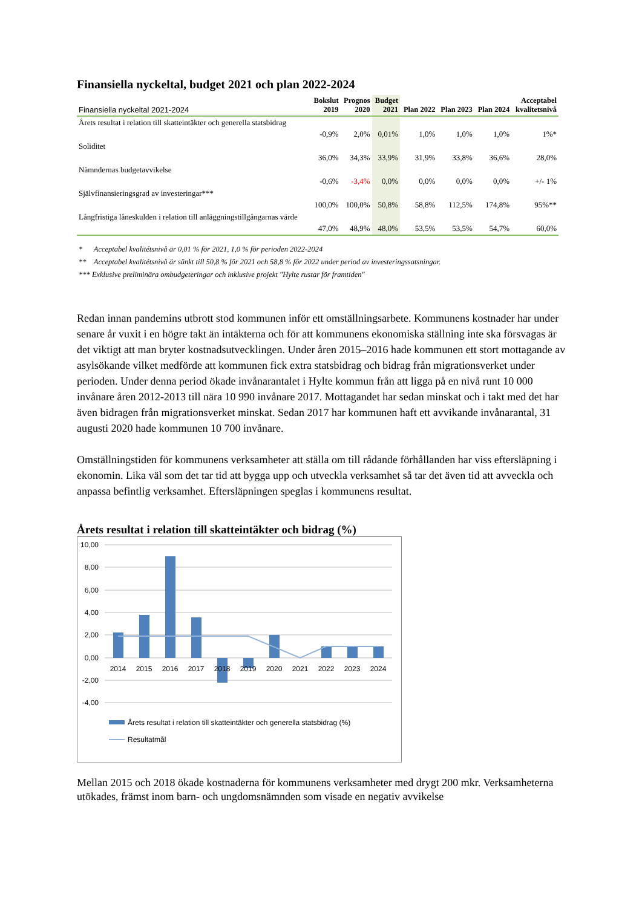Finansiella nyckeltal, budget 2021 och plan 2022-2024
| Finansiella nyckeltal 2021-2024 | Bokslut 2019 | Prognos 2020 | Budget 2021 | Plan 2022 | Plan 2023 | Plan 2024 | Acceptabel kvalitetsnivå |
| --- | --- | --- | --- | --- | --- | --- | --- |
| Årets resultat i relation till skatteintäkter och generella statsbidrag | -0,9% | 2,0% | 0,01% | 1,0% | 1,0% | 1,0% | 1%* |
| Soliditet | 36,0% | 34,3% | 33,9% | 31,9% | 33,8% | 36,6% | 28,0% |
| Nämndernas budgetavvikelse | -0,6% | -3,4% | 0,0% | 0,0% | 0,0% | 0,0% | +/- 1% |
| Självfinansieringsgrad av investeringar*** | 100,0% | 100,0% | 50,8% | 58,8% | 112,5% | 174,8% | 95%** |
| Långfristiga låneskulden i relation till anläggningstillgångarnas värde | 47,0% | 48,9% | 48,0% | 53,5% | 53,5% | 54,7% | 60,0% |
* Acceptabel kvalitétsnivå är 0,01 % för 2021, 1,0 % för perioden 2022-2024
** Acceptabel kvalitétsnivå är sänkt till 50,8 % för 2021 och 58,8 % för 2022 under period av investeringssatsningar.
*** Exklusive preliminära ombudgeteringar och inklusive projekt "Hylte rustar för framtiden"
Redan innan pandemins utbrott stod kommunen inför ett omställningsarbete. Kommunens kostnader har under senare år vuxit i en högre takt än intäkterna och för att kommunens ekonomiska ställning inte ska försvagas är det viktigt att man bryter kostnadsutvecklingen. Under åren 2015–2016 hade kommunen ett stort mottagande av asylsökande vilket medförde att kommunen fick extra statsbidrag och bidrag från migrationsverket under perioden. Under denna period ökade invånarantalet i Hylte kommun från att ligga på en nivå runt 10 000 invånare åren 2012-2013 till nära 10 990 invånare 2017. Mottagandet har sedan minskat och i takt med det har även bidragen från migrationsverket minskat. Sedan 2017 har kommunen haft ett avvikande invånarantal, 31 augusti 2020 hade kommunen 10 700 invånare.
Omställningstiden för kommunens verksamheter att ställa om till rådande förhållanden har viss eftersläpning i ekonomin. Lika väl som det tar tid att bygga upp och utveckla verksamhet så tar det även tid att avveckla och anpassa befintlig verksamhet. Eftersläpningen speglas i kommunens resultat.
Årets resultat i relation till skatteintäkter och bidrag (%)
10,00
8,00
6,00
4,00
2,00
0,00
-2,00
-4,00
2014
2015
2016
2017
2018
2019
2020
2021
2022
2023
2024
Årets resultat i relation till skatteintäkter och generella statsbidrag (%)
Resultatmål
Mellan 2015 och 2018 ökade kostnaderna för kommunens verksamheter med drygt 200 mkr. Verksamheterna utökades, främst inom barn- och ungdomsnämnden som visade en negativ avvikelse